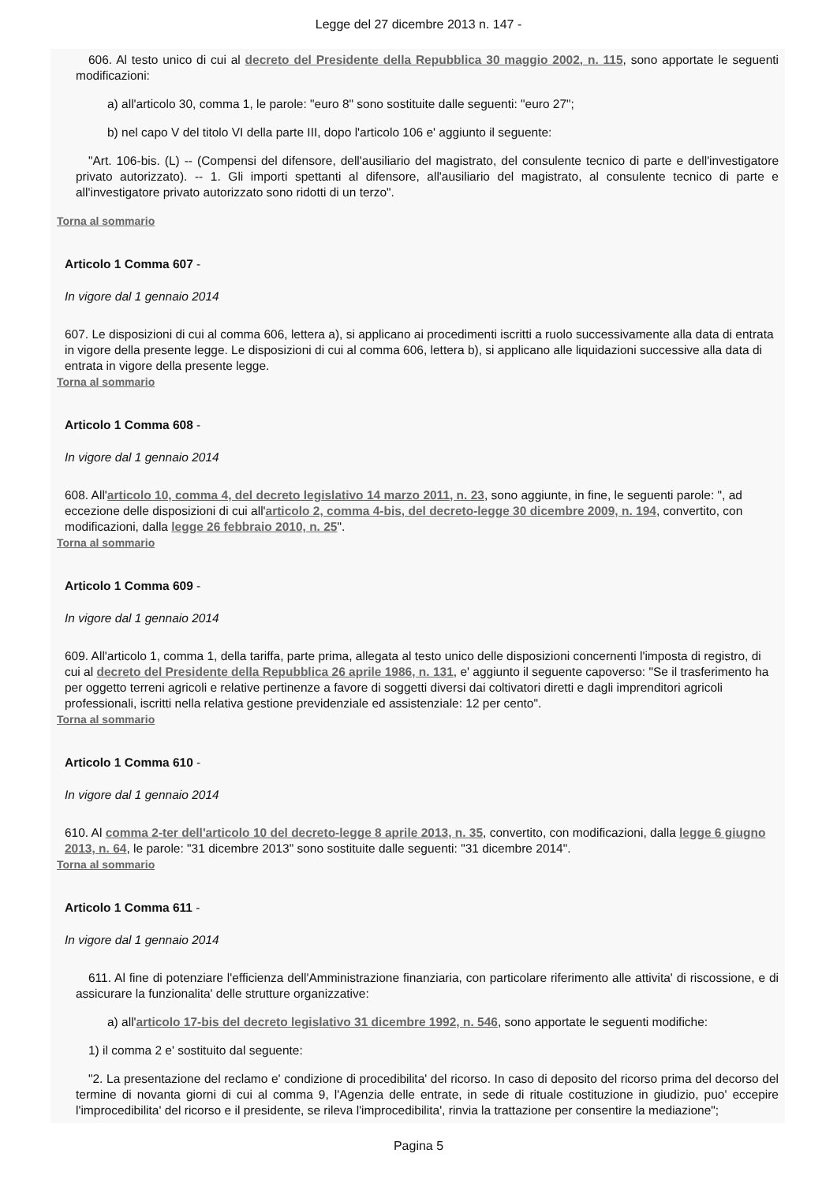Legge del 27 dicembre 2013 n. 147 -
606. Al testo unico di cui al decreto del Presidente della Repubblica 30 maggio 2002, n. 115, sono apportate le seguenti modificazioni:
a) all'articolo 30, comma 1, le parole: "euro 8" sono sostituite dalle seguenti: "euro 27";
b) nel capo V del titolo VI della parte III, dopo l'articolo 106 e' aggiunto il seguente:
"Art. 106-bis. (L) -- (Compensi del difensore, dell'ausiliario del magistrato, del consulente tecnico di parte e dell'investigatore privato autorizzato). -- 1. Gli importi spettanti al difensore, all'ausiliario del magistrato, al consulente tecnico di parte e all'investigatore privato autorizzato sono ridotti di un terzo".
Torna al sommario
Articolo 1 Comma 607 -
In vigore dal 1 gennaio 2014
607. Le disposizioni di cui al comma 606, lettera a), si applicano ai procedimenti iscritti a ruolo successivamente alla data di entrata in vigore della presente legge. Le disposizioni di cui al comma 606, lettera b), si applicano alle liquidazioni successive alla data di entrata in vigore della presente legge.
Torna al sommario
Articolo 1 Comma 608 -
In vigore dal 1 gennaio 2014
608. All'articolo 10, comma 4, del decreto legislativo 14 marzo 2011, n. 23, sono aggiunte, in fine, le seguenti parole: ", ad eccezione delle disposizioni di cui all'articolo 2, comma 4-bis, del decreto-legge 30 dicembre 2009, n. 194, convertito, con modificazioni, dalla legge 26 febbraio 2010, n. 25".
Torna al sommario
Articolo 1 Comma 609 -
In vigore dal 1 gennaio 2014
609. All'articolo 1, comma 1, della tariffa, parte prima, allegata al testo unico delle disposizioni concernenti l'imposta di registro, di cui al decreto del Presidente della Repubblica 26 aprile 1986, n. 131, e' aggiunto il seguente capoverso: "Se il trasferimento ha per oggetto terreni agricoli e relative pertinenze a favore di soggetti diversi dai coltivatori diretti e dagli imprenditori agricoli professionali, iscritti nella relativa gestione previdenziale ed assistenziale: 12 per cento".
Torna al sommario
Articolo 1 Comma 610 -
In vigore dal 1 gennaio 2014
610. Al comma 2-ter dell'articolo 10 del decreto-legge 8 aprile 2013, n. 35, convertito, con modificazioni, dalla legge 6 giugno 2013, n. 64, le parole: "31 dicembre 2013" sono sostituite dalle seguenti: "31 dicembre 2014".
Torna al sommario
Articolo 1 Comma 611 -
In vigore dal 1 gennaio 2014
611. Al fine di potenziare l'efficienza dell'Amministrazione finanziaria, con particolare riferimento alle attivita' di riscossione, e di assicurare la funzionalita' delle strutture organizzative:
a) all'articolo 17-bis del decreto legislativo 31 dicembre 1992, n. 546, sono apportate le seguenti modifiche:
1) il comma 2 e' sostituito dal seguente:
"2. La presentazione del reclamo e' condizione di procedibilita' del ricorso. In caso di deposito del ricorso prima del decorso del termine di novanta giorni di cui al comma 9, l'Agenzia delle entrate, in sede di rituale costituzione in giudizio, puo' eccepire l'improcedibilita' del ricorso e il presidente, se rileva l'improcedibilita', rinvia la trattazione per consentire la mediazione";
Pagina 5